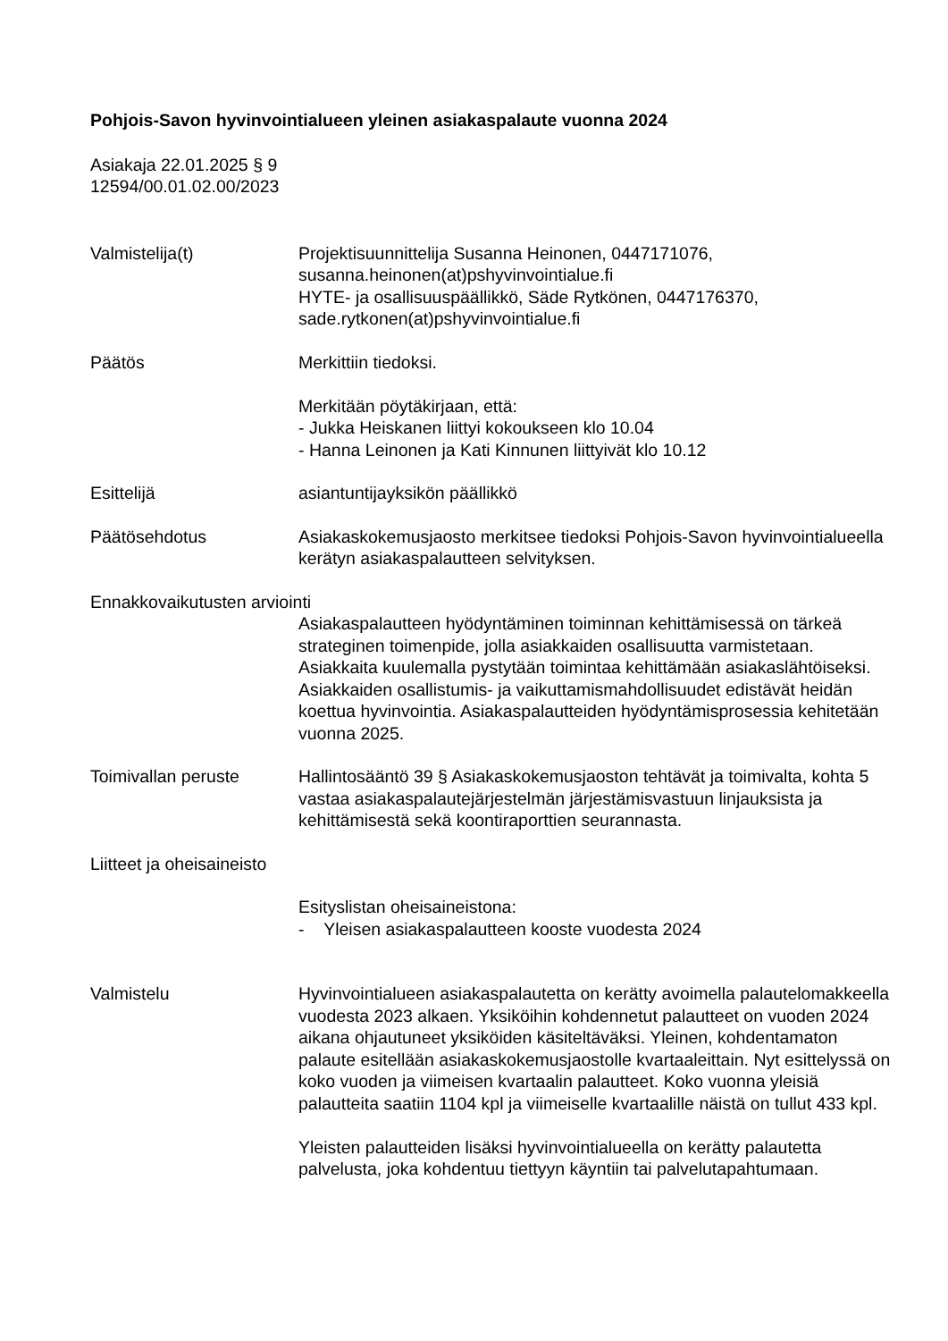Pohjois-Savon hyvinvointialueen yleinen asiakaspalaute vuonna 2024
Asiakaja 22.01.2025 § 9
12594/00.01.02.00/2023
Valmistelija(t) Projektisuunnittelija Susanna Heinonen, 0447171076,
susanna.heinonen(at)pshyvinvointialue.fi
HYTE- ja osallisuuspäällikkö, Säde Rytkönen, 0447176370,
sade.rytkonen(at)pshyvinvointialue.fi
Päätös Merkittiin tiedoksi.
Merkitään pöytäkirjaan, että:
- Jukka Heiskanen liittyi kokoukseen klo 10.04
- Hanna Leinonen ja Kati Kinnunen liittyivät klo 10.12
Esittelijä asiantuntijayksikön päällikkö
Päätösehdotus Asiakaskokemusjaosto merkitsee tiedoksi Pohjois-Savon hyvinvointialueella kerätyn asiakaspalautteen selvityksen.
Ennakkovaikutusten arviointi
Asiakaspalautteen hyödyntäminen toiminnan kehittämisessä on tärkeä strateginen toimenpide, jolla asiakkaiden osallisuutta varmistetaan. Asiakkaita kuulemalla pystytään toimintaa kehittämään asiakaslähtöiseksi. Asiakkaiden osallistumis- ja vaikuttamismahdollisuudet edistävät heidän koettua hyvinvointia. Asiakaspalautteiden hyödyntämisprosessia kehitetään vuonna 2025.
Toimivallan peruste Hallintosääntö 39 § Asiakaskokemusjaoston tehtävät ja toimivalta, kohta 5 vastaa asiakaspalautejärjestelmän järjestämisvastuun linjauksista ja kehittämisestä sekä koontiraporttien seurannasta.
Liitteet ja oheisaineisto
Esityslistan oheisaineistona:
- Yleisen asiakaspalautteen kooste vuodesta 2024
Valmistelu Hyvinvointialueen asiakaspalautetta on kerätty avoimella palautelomakkeella vuodesta 2023 alkaen. Yksiköihin kohdennetut palautteet on vuoden 2024 aikana ohjautuneet yksiköiden käsiteltäväksi. Yleinen, kohdentamaton palaute esitellään asiakaskokemusjaostolle kvartaaleittain. Nyt esittelyssä on koko vuoden ja viimeisen kvartaalin palautteet. Koko vuonna yleisiä palautteita saatiin 1104 kpl ja viimeiselle kvartaalille näistä on tullut 433 kpl.
Yleisten palautteiden lisäksi hyvinvointialueella on kerätty palautetta palvelusta, joka kohdentuu tiettyyn käyntiin tai palvelutapahtumaan.